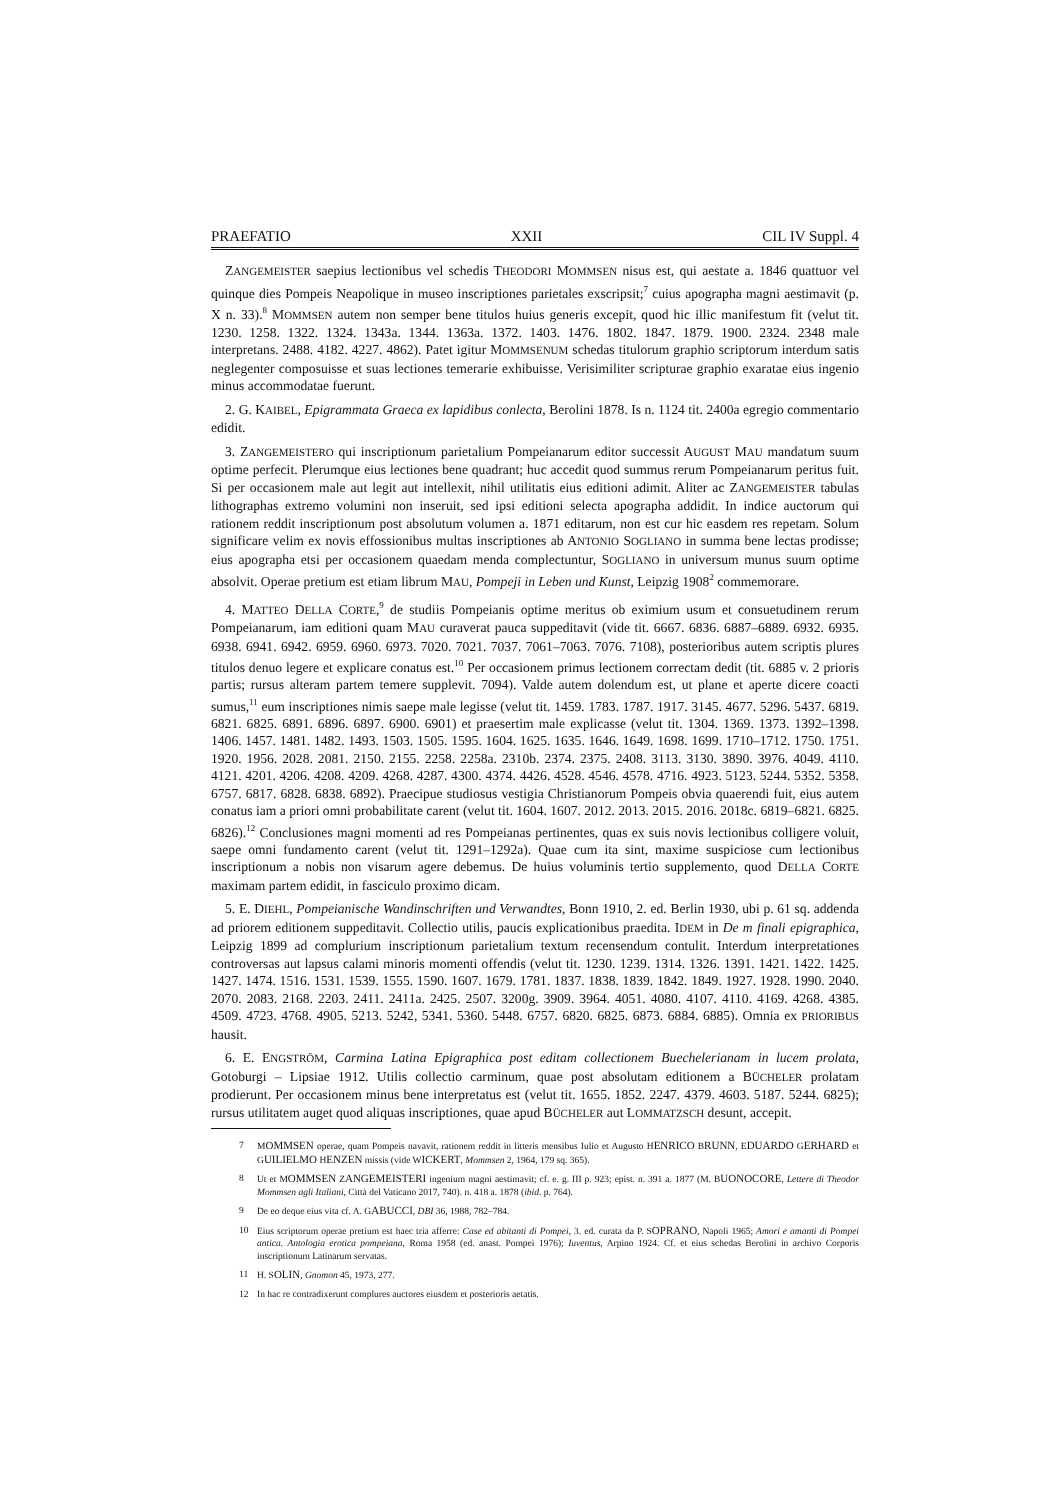PRAEFATIO XXII CIL IV Suppl. 4
ZANGEMEISTER saepius lectionibus vel schedis THEODORI MOMMSEN nisus est, qui aestate a. 1846 quattuor vel quinque dies Pompeis Neapolique in museo inscriptiones parietales exscripsit;<sup>7</sup> cuius apographa magni aestimavit (p. X n. 33).<sup>8</sup> MOMMSEN autem non semper bene titulos huius generis excepit, quod hic illic manifestum fit (velut tit. 1230. 1258. 1322. 1324. 1343a. 1344. 1363a. 1372. 1403. 1476. 1802. 1847. 1879. 1900. 2324. 2348 male interpretans. 2488. 4182. 4227. 4862). Patet igitur MOMMSENUM schedas titulorum graphio scriptorum interdum satis neglegenter composuisse et suas lectiones temerarie exhibuisse. Verisimiliter scripturae graphio exaratae eius ingenio minus accommodatae fuerunt.
2. G. KAIBEL, Epigrammata Graeca ex lapidibus conlecta, Berolini 1878. Is n. 1124 tit. 2400a egregio commentario edidit.
3. ZANGEMEISTERO qui inscriptionum parietalium Pompeianarum editor successit AUGUST MAU mandatum suum optime perfecit. Plerumque eius lectiones bene quadrant; huc accedit quod summus rerum Pompeianarum peritus fuit. Si per occasionem male aut legit aut intellexit, nihil utilitatis eius editioni adimit. Aliter ac ZANGEMEISTER tabulas lithographas extremo volumini non inseruit, sed ipsi editioni selecta apographa addidit. In indice auctorum qui rationem reddit inscriptionum post absolutum volumen a. 1871 editarum, non est cur hic easdem res repetam. Solum significare velim ex novis effossionibus multas inscriptiones ab ANTONIO SOGLIANO in summa bene lectas prodisse; eius apographa etsi per occasionem quaedam menda complectuntur, SOGLIANO in universum munus suum optime absolvit. Operae pretium est etiam librum MAU, Pompeji in Leben und Kunst, Leipzig 1908<sup>2</sup> commemorare.
4. MATTEO DELLA CORTE,<sup>9</sup> de studiis Pompeianis optime meritus ob eximium usum et consuetudinem rerum Pompeianarum, iam editioni quam MAU curaverat pauca suppeditavit (vide tit. 6667. 6836. 6887–6889. 6932. 6935. 6938. 6941. 6942. 6959. 6960. 6973. 7020. 7021. 7037. 7061–7063. 7076. 7108), posterioribus autem scriptis plures titulos denuo legere et explicare conatus est.<sup>10</sup> Per occasionem primus lectionem correctam dedit (tit. 6885 v. 2 prioris partis; rursus alteram partem temere supplevit. 7094). Valde autem dolendum est, ut plane et aperte dicere coacti sumus,<sup>11</sup> eum inscriptiones nimis saepe male legisse (velut tit. 1459. 1783. 1787. 1917. 3145. 4677. 5296. 5437. 6819. 6821. 6825. 6891. 6896. 6897. 6900. 6901) et praesertim male explicasse (velut tit. 1304. 1369. 1373. 1392–1398. 1406. 1457. 1481. 1482. 1493. 1503. 1505. 1595. 1604. 1625. 1635. 1646. 1649. 1698. 1699. 1710–1712. 1750. 1751. 1920. 1956. 2028. 2081. 2150. 2155. 2258. 2258a. 2310b. 2374. 2375. 2408. 3113. 3130. 3890. 3976. 4049. 4110. 4121. 4201. 4206. 4208. 4209. 4268. 4287. 4300. 4374. 4426. 4528. 4546. 4578. 4716. 4923. 5123. 5244. 5352. 5358. 6757. 6817. 6828. 6838. 6892). Praecipue studiosus vestigia Christianorum Pompeis obvia quaerendi fuit, eius autem conatus iam a priori omni probabilitate carent (velut tit. 1604. 1607. 2012. 2013. 2015. 2016. 2018c. 6819–6821. 6825. 6826).<sup>12</sup> Conclusiones magni momenti ad res Pompeianas pertinentes, quas ex suis novis lectionibus colligere voluit, saepe omni fundamento carent (velut tit. 1291–1292a). Quae cum ita sint, maxime suspiciose cum lectionibus inscriptionum a nobis non visarum agere debemus. De huius voluminis tertio supplemento, quod DELLA CORTE maximam partem edidit, in fasciculo proximo dicam.
5. E. DIEHL, Pompeianische Wandinschriften und Verwandtes, Bonn 1910, 2. ed. Berlin 1930, ubi p. 61 sq. addenda ad priorem editionem suppeditavit. Collectio utilis, paucis explicationibus praedita. IDEM in De m finali epigraphica, Leipzig 1899 ad complurium inscriptionum parietalium textum recensendum contulit. Interdum interpretationes controversas aut lapsus calami minoris momenti offendis (velut tit. 1230. 1239. 1314. 1326. 1391. 1421. 1422. 1425. 1427. 1474. 1516. 1531. 1539. 1555. 1590. 1607. 1679. 1781. 1837. 1838. 1839. 1842. 1849. 1927. 1928. 1990. 2040. 2070. 2083. 2168. 2203. 2411. 2411a. 2425. 2507. 3200g. 3909. 3964. 4051. 4080. 4107. 4110. 4169. 4268. 4385. 4509. 4723. 4768. 4905. 5213. 5242, 5341. 5360. 5448. 6757. 6820. 6825. 6873. 6884. 6885). Omnia ex PRIORIBUS hausit.
6. E. ENGSTRÖM, Carmina Latina Epigraphica post editam collectionem Buechelerianam in lucem prolata, Gotoburgi – Lipsiae 1912. Utilis collectio carminum, quae post absolutam editionem a BÜCHELER prolatam prodierunt. Per occasionem minus bene interpretatus est (velut tit. 1655. 1852. 2247. 4379. 4603. 5187. 5244. 6825); rursus utilitatem auget quod aliquas inscriptiones, quae apud BÜCHELER aut LOMMATZSCH desunt, accepit.
7 MOMMSEN operae, quam Pompeis navavit, rationem reddit in litteris mensibus Iulio et Augusto HENRICO BRUNN, EDUARDO GERHARD et GUILIELMO HENZEN missis (vide WICKERT, Mommsen 2, 1964, 179 sq. 365).
8 Ut et MOMMSEN ZANGEMEISTERI ingenium magni aestimavit; cf. e. g. III p. 923; epist. n. 391 a. 1877 (M. BUONOCORE, Lettere di Theodor Mommsen agli Italiani, Città del Vaticano 2017, 740). n. 418 a. 1878 (ibid. p. 764).
9 De eo deque eius vita cf. A. GABUCCI, DBI 36, 1988, 782–784.
10 Eius scriptorum operae pretium est haec tria afferre: Case ed abitanti di Pompei, 3. ed. curata da P. SOPRANO, Napoli 1965; Amori e amanti di Pompei antica. Antologia erotica pompeiana, Roma 1958 (ed. anast. Pompei 1976); Iuventus, Arpino 1924. Cf. et eius schedas Berolini in archivo Corporis inscriptionum Latinarum servatas.
11 H. SOLIN, Gnomon 45, 1973, 277.
12 In hac re contradixerunt complures auctores eiusdem et posterioris aetatis.